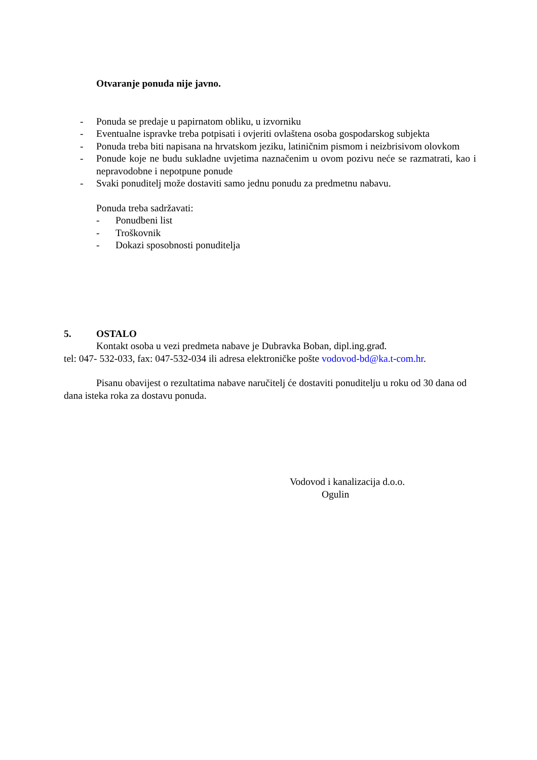Otvaranje ponuda nije javno.
- Ponuda se predaje u papirnatom obliku, u izvorniku
- Eventualne ispravke treba potpisati i ovjeriti ovlaštena osoba gospodarskog subjekta
- Ponuda treba biti napisana na hrvatskom jeziku, latiničnim pismom i neizbrisivom olovkom
- Ponude koje ne budu sukladne uvjetima naznačenim u ovom pozivu neće se razmatrati, kao i nepravodobne i nepotpune ponude
- Svaki ponuditelj može dostaviti samo jednu ponudu za predmetnu nabavu.
Ponuda treba sadržavati:
- Ponudbeni list
- Troškovnik
- Dokazi sposobnosti ponuditelja
5. OSTALO
Kontakt osoba u vezi predmeta nabave je Dubravka Boban, dipl.ing.građ.
tel: 047- 532-033, fax: 047-532-034 ili adresa elektroničke pošte vodovod-bd@ka.t-com.hr.
Pisanu obavijest o rezultatima nabave naručitelj će dostaviti ponuditelju u roku od 30 dana od dana isteka roka za dostavu ponuda.
Vodovod i kanalizacija d.o.o.
Ogulin